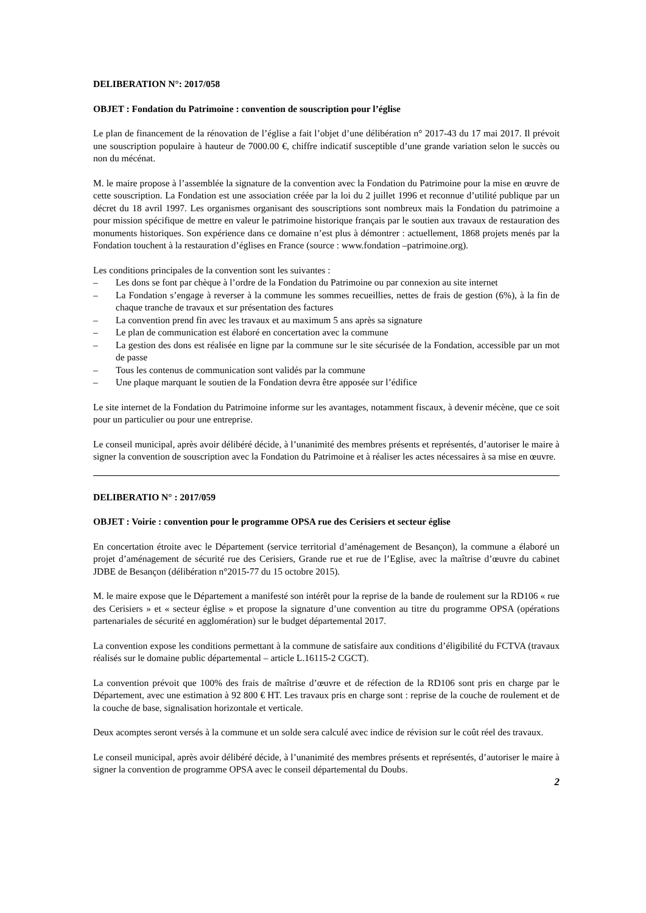DELIBERATION N°: 2017/058
OBJET : Fondation du Patrimoine : convention de souscription pour l’église
Le plan de financement de la rénovation de l’église a fait l’objet d’une délibération n° 2017-43 du 17 mai 2017. Il prévoit une souscription populaire à hauteur de 7000.00 €, chiffre indicatif susceptible d’une grande variation selon le succès ou non du mécénat.
M. le maire propose à l’assemblée la signature de la convention avec la Fondation du Patrimoine pour la mise en œuvre de cette souscription. La Fondation est une association créée par la loi du 2 juillet 1996 et reconnue d’utilité publique par un décret du 18 avril 1997. Les organismes organisant des souscriptions sont nombreux mais la Fondation du patrimoine a pour mission spécifique de mettre en valeur le patrimoine historique français par le soutien aux travaux de restauration des monuments historiques. Son expérience dans ce domaine n’est plus à démontrer : actuellement, 1868 projets menés par la Fondation touchent à la restauration d’églises en France (source : www.fondation –patrimoine.org).
Les conditions principales de la convention sont les suivantes :
– Les dons se font par chèque à l’ordre de la Fondation du Patrimoine ou par connexion au site internet
– La Fondation s’engage à reverser à la commune les sommes recueillies, nettes de frais de gestion (6%), à la fin de chaque tranche de travaux et sur présentation des factures
– La convention prend fin avec les travaux et au maximum 5 ans après sa signature
– Le plan de communication est élaboré en concertation avec la commune
– La gestion des dons est réalisée en ligne par la commune sur le site sécurisée de la Fondation, accessible par un mot de passe
– Tous les contenus de communication sont validés par la commune
– Une plaque marquant le soutien de la Fondation devra être apposée sur l’édifice
Le site internet de la Fondation du Patrimoine informe sur les avantages, notamment fiscaux, à devenir mécène, que ce soit pour un particulier ou pour une entreprise.
Le conseil municipal, après avoir délibéré décide, à l’unanimité des membres présents et représentés, d’autoriser le maire à signer la convention de souscription avec la Fondation du Patrimoine et à réaliser les actes nécessaires à sa mise en œuvre.
DELIBERATIO N° : 2017/059
OBJET : Voirie : convention pour le programme OPSA rue des Cerisiers et secteur église
En concertation étroite avec le Département (service territorial d’aménagement de Besançon), la commune a élaboré un projet d’aménagement de sécurité rue des Cerisiers, Grande rue et rue de l’Eglise, avec la maîtrise d’œuvre du cabinet JDBE de Besançon (délibération n°2015-77 du 15 octobre 2015).
M. le maire expose que le Département a manifesté son intérêt pour la reprise de la bande de roulement sur la RD106 « rue des Cerisiers » et « secteur église » et propose la signature d’une convention au titre du programme OPSA (opérations partenariales de sécurité en agglomération) sur le budget départemental 2017.
La convention expose les conditions permettant à la commune de satisfaire aux conditions d’éligibilité du FCTVA (travaux réalisés sur le domaine public départemental – article L.16115-2 CGCT).
La convention prévoit que 100% des frais de maîtrise d’œuvre et de réfection de la RD106 sont pris en charge par le Département, avec une estimation à 92 800 € HT. Les travaux pris en charge sont : reprise de la couche de roulement et de la couche de base, signalisation horizontale et verticale.
Deux acomptes seront versés à la commune et un solde sera calculé avec indice de révision sur le coût réel des travaux.
Le conseil municipal, après avoir délibéré décide, à l’unanimité des membres présents et représentés, d’autoriser le maire à signer la convention de programme OPSA avec le conseil départemental du Doubs.
2